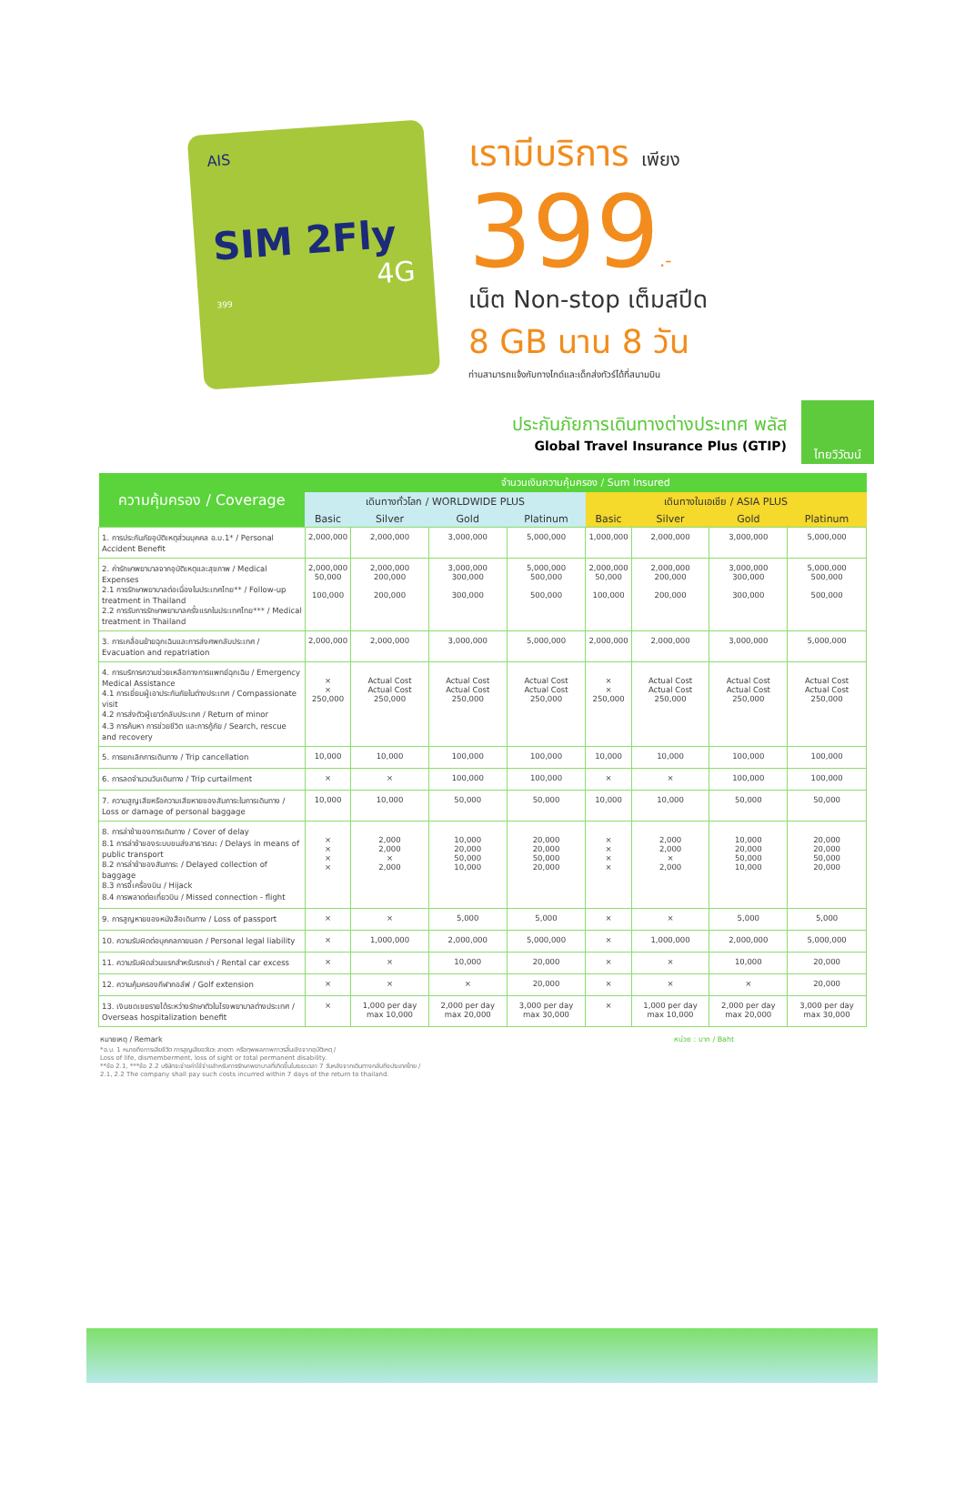AIS
SIM 2Fly
4G
399
เรามีบริการ เพียง
399.-
เน็ต Non-stop เต็มสปีด
8 GB นาน 8 วัน
ท่านสามารถแจ้งกับทางไกด์และเด็กส่งทัวร์ได้ที่สนามบิน
ประกันภัยการเดินทางต่างประเทศ พลัส
Global Travel Insurance Plus (GTIP)
ไทยวิวัฒน์
| ความคุ้มครอง / Coverage | จำนวนเงินความคุ้มครอง / Sum Insured | | | | | | | |
| --- | --- | --- | --- | --- | --- | --- | --- | --- |
| | เดินทางทั่วโลก / WORLDWIDE PLUS | | | | เดินทางในเอเชีย / ASIA PLUS | | | |
| | Basic | Silver | Gold | Platinum | Basic | Silver | Gold | Platinum |
| 1. การประกันภัยอุบัติเหตุส่วนบุคคล อ.บ.1* / Personal Accident Benefit | 2,000,000 | 2,000,000 | 3,000,000 | 5,000,000 | 1,000,000 | 2,000,000 | 3,000,000 | 5,000,000 |
| 2. ค่ารักษาพยาบาลจากอุบัติเหตุและสุขภาพ / Medical Expenses 2.1 การรักษาพยาบาลต่อเนื่องในประเทศไทย** / Follow-up treatment in Thailand 2.2 การรับการรักษาพยาบาลครั้งแรกในประเทศไทย*** / Medical treatment in Thailand | 2,000,000 50,000 100,000 | 2,000,000 200,000 200,000 | 3,000,000 300,000 300,000 | 5,000,000 500,000 500,000 | 2,000,000 50,000 100,000 | 2,000,000 200,000 200,000 | 3,000,000 300,000 300,000 | 5,000,000 500,000 500,000 |
| 3. การเคลื่อนย้ายฉุกเฉินและการส่งศพกลับประเทศ / Evacuation and repatriation | 2,000,000 | 2,000,000 | 3,000,000 | 5,000,000 | 2,000,000 | 2,000,000 | 3,000,000 | 5,000,000 |
| 4. การบริการความช่วยเหลือทางการแพทย์ฉุกเฉิน / Emergency Medical Assistance 4.1 การเยี่ยมผู้เอาประกันภัยในต่างประเทศ / Compassionate visit 4.2 การส่งตัวผู้เยาว์กลับประเทศ / Return of minor 4.3 การค้นหา การช่วยชีวิต และการกู้ภัย / Search, rescue and recovery | × × 250,000 | Actual Cost Actual Cost 250,000 | Actual Cost Actual Cost 250,000 | Actual Cost Actual Cost 250,000 | × × 250,000 | Actual Cost Actual Cost 250,000 | Actual Cost Actual Cost 250,000 | Actual Cost Actual Cost 250,000 |
| 5. การยกเลิกการเดินทาง / Trip cancellation | 10,000 | 10,000 | 100,000 | 100,000 | 10,000 | 10,000 | 100,000 | 100,000 |
| 6. การลดจำนวนวันเดินทาง / Trip curtailment | × | × | 100,000 | 100,000 | × | × | 100,000 | 100,000 |
| 7. ความสูญเสียหรือความเสียหายของสัมภาระในการเดินทาง / Loss or damage of personal baggage | 10,000 | 10,000 | 50,000 | 50,000 | 10,000 | 10,000 | 50,000 | 50,000 |
| 8. การล่าช้าของการเดินทาง / Cover of delay 8.1 การล่าช้าของระบบขนส่งสาธารณะ / Delays in means of public transport 8.2 การล่าช้าของสัมภาระ / Delayed collection of baggage 8.3 การจี้เครื่องบิน / Hijack 8.4 การพลาดต่อเที่ยวบิน / Missed connection - flight | × × × × | 2,000 2,000 × 2,000 | 10,000 20,000 50,000 10,000 | 20,000 20,000 50,000 20,000 | × × × × | 2,000 2,000 × 2,000 | 10,000 20,000 50,000 10,000 | 20,000 20,000 50,000 20,000 |
| 9. การสูญหายของหนังสือเดินทาง / Loss of passport | × | × | 5,000 | 5,000 | × | × | 5,000 | 5,000 |
| 10. ความรับผิดต่อบุคคลภายนอก / Personal legal liability | × | 1,000,000 | 2,000,000 | 5,000,000 | × | 1,000,000 | 2,000,000 | 5,000,000 |
| 11. ความรับผิดส่วนแรกสำหรับรถเช่า / Rental car excess | × | × | 10,000 | 20,000 | × | × | 10,000 | 20,000 |
| 12. ความคุ้มครองกีฬากอล์ฟ / Golf extension | × | × | × | 20,000 | × | × | × | 20,000 |
| 13. เงินชดเชยรายได้ระหว่างรักษาตัวในโรงพยาบาลต่างประเทศ / Overseas hospitalization benefit | × | 1,000 per day max 10,000 | 2,000 per day max 20,000 | 3,000 per day max 30,000 | × | 1,000 per day max 10,000 | 2,000 per day max 20,000 | 3,000 per day max 30,000 |
หมายเหตุ / Remark หน่วย : บาท / Baht
*อ.บ. 1 หมายถึงการเสียชีวิต การสูญเสียอวัยวะ สายตา หรือทุพพลภาพถาวรสิ้นเชิงจากอุบัติเหตุ /
Loss of life, dismemberment, loss of sight or total permanent disability.
**ข้อ 2.1, ***ข้อ 2.2 บริษัทจะจ่ายค่าใช้จ่ายสำหรับการรักษาพยาบาลที่เกิดขึ้นในระยะเวลา 7 วันหลังจากเดินทางกลับถึงประเทศไทย /
2.1, 2.2 The company shall pay such costs incurred within 7 days of the return to thailand.